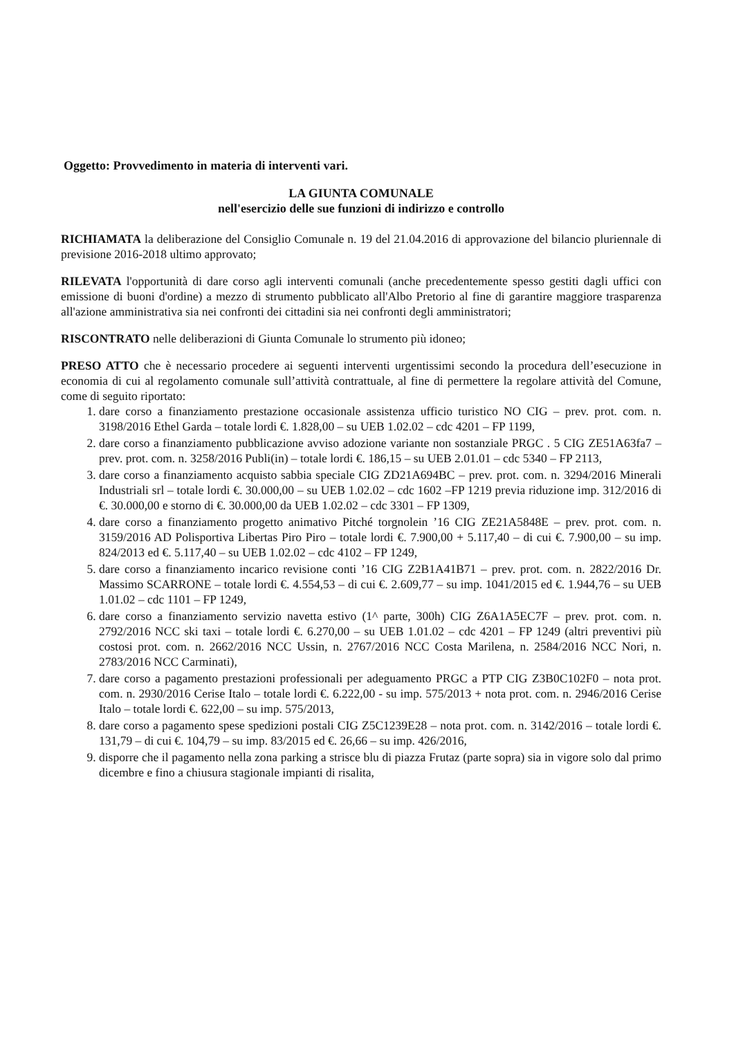Oggetto: Provvedimento in materia di interventi vari.
LA GIUNTA COMUNALE
nell'esercizio delle sue funzioni di indirizzo e controllo
RICHIAMATA la deliberazione del Consiglio Comunale n. 19 del 21.04.2016 di approvazione del bilancio pluriennale di previsione 2016-2018 ultimo approvato;
RILEVATA l'opportunità di dare corso agli interventi comunali (anche precedentemente spesso gestiti dagli uffici con emissione di buoni d'ordine) a mezzo di strumento pubblicato all'Albo Pretorio al fine di garantire maggiore trasparenza all'azione amministrativa sia nei confronti dei cittadini sia nei confronti degli amministratori;
RISCONTRATO nelle deliberazioni di Giunta Comunale lo strumento più idoneo;
PRESO ATTO che è necessario procedere ai seguenti interventi urgentissimi secondo la procedura dell’esecuzione in economia di cui al regolamento comunale sull’attività contrattuale, al fine di permettere la regolare attività del Comune, come di seguito riportato:
1. dare corso a finanziamento prestazione occasionale assistenza ufficio turistico NO CIG – prev. prot. com. n. 3198/2016 Ethel Garda – totale lordi €. 1.828,00 – su UEB 1.02.02 – cdc 4201 – FP 1199,
2. dare corso a finanziamento pubblicazione avviso adozione variante non sostanziale PRGC . 5 CIG ZE51A63fa7 – prev. prot. com. n. 3258/2016 Publi(in) – totale lordi €. 186,15 – su UEB 2.01.01 – cdc 5340 – FP 2113,
3. dare corso a finanziamento acquisto sabbia speciale CIG ZD21A694BC – prev. prot. com. n. 3294/2016 Minerali Industriali srl – totale lordi €. 30.000,00 – su UEB 1.02.02 – cdc 1602 –FP 1219 previa riduzione imp. 312/2016 di €. 30.000,00 e storno di €. 30.000,00 da UEB 1.02.02 – cdc 3301 – FP 1309,
4. dare corso a finanziamento progetto animativo Pitché torgnolein ’16 CIG ZE21A5848E – prev. prot. com. n. 3159/2016 AD Polisportiva Libertas Piro Piro – totale lordi €. 7.900,00 + 5.117,40 – di cui €. 7.900,00 – su imp. 824/2013 ed €. 5.117,40 – su UEB 1.02.02 – cdc 4102 – FP 1249,
5. dare corso a finanziamento incarico revisione conti ’16 CIG Z2B1A41B71 – prev. prot. com. n. 2822/2016 Dr. Massimo SCARRONE – totale lordi €. 4.554,53 – di cui €. 2.609,77 – su imp. 1041/2015 ed €. 1.944,76 – su UEB 1.01.02 – cdc 1101 – FP 1249,
6. dare corso a finanziamento servizio navetta estivo (1^ parte, 300h) CIG Z6A1A5EC7F – prev. prot. com. n. 2792/2016 NCC ski taxi – totale lordi €. 6.270,00 – su UEB 1.01.02 – cdc 4201 – FP 1249 (altri preventivi più costosi prot. com. n. 2662/2016 NCC Ussin, n. 2767/2016 NCC Costa Marilena, n. 2584/2016 NCC Nori, n. 2783/2016 NCC Carminati),
7. dare corso a pagamento prestazioni professionali per adeguamento PRGC a PTP CIG Z3B0C102F0 – nota prot. com. n. 2930/2016 Cerise Italo – totale lordi €. 6.222,00 - su imp. 575/2013 + nota prot. com. n. 2946/2016 Cerise Italo – totale lordi €. 622,00 – su imp. 575/2013,
8. dare corso a pagamento spese spedizioni postali CIG Z5C1239E28 – nota prot. com. n. 3142/2016 – totale lordi €. 131,79 – di cui €. 104,79 – su imp. 83/2015 ed €. 26,66 – su imp. 426/2016,
9. disporre che il pagamento nella zona parking a strisce blu di piazza Frutaz (parte sopra) sia in vigore solo dal primo dicembre e fino a chiusura stagionale impianti di risalita,